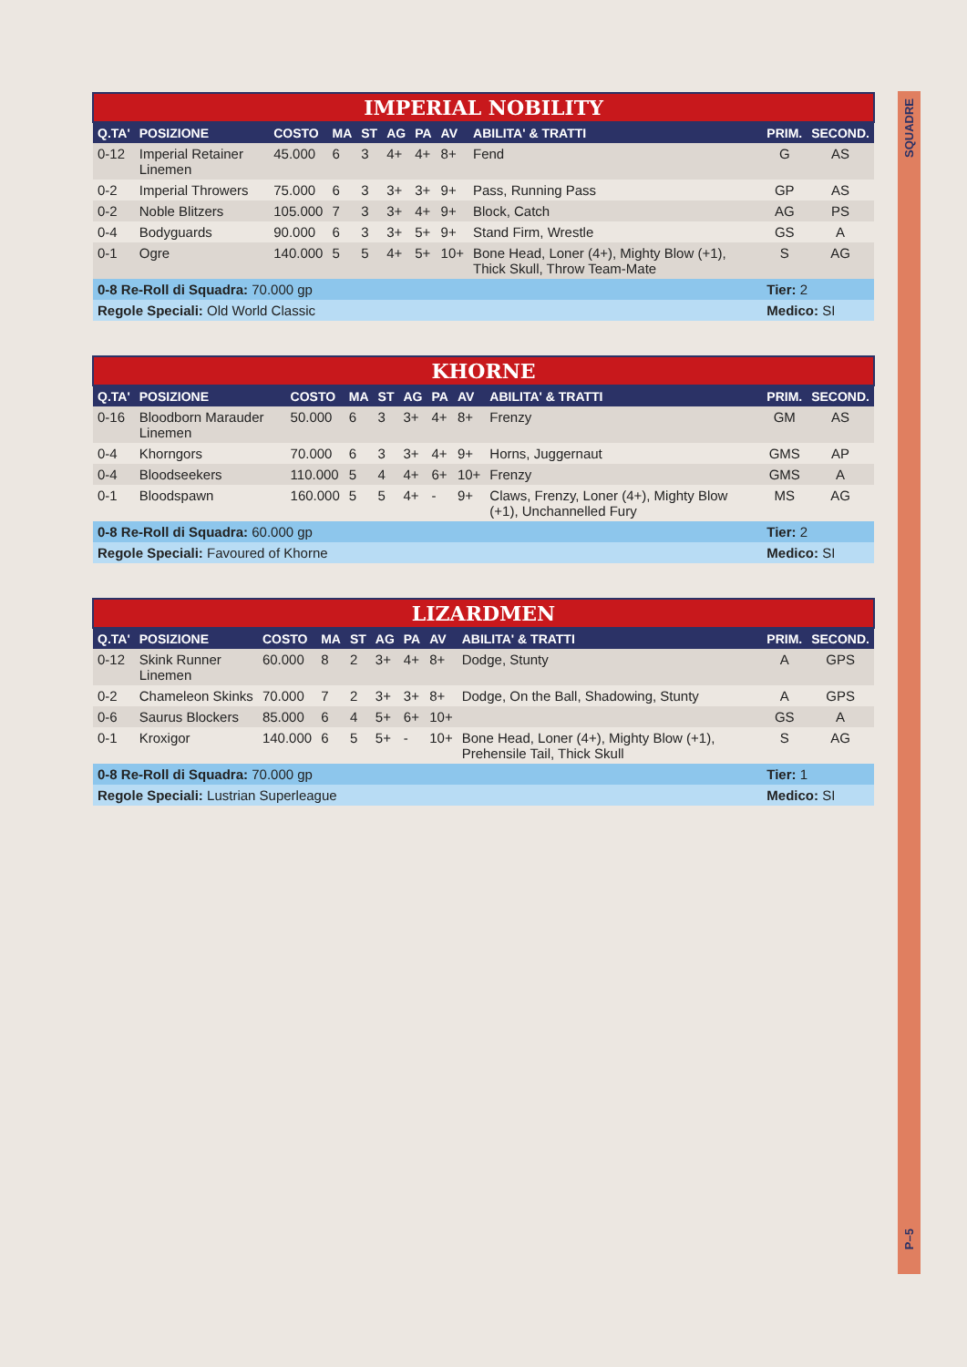SQUADRE
| IMPERIAL NOBILITY | | | | | | | | | | |
| --- | --- | --- | --- | --- | --- | --- | --- | --- | --- | --- |
| Q.TA' | POSIZIONE | COSTO | MA | ST | AG | PA | AV | ABILITA' & TRATTI | PRIM. | SECOND. |
| 0-12 | Imperial Retainer Linemen | 45.000 | 6 | 3 | 4+ | 4+ | 8+ | Fend | G | AS |
| 0-2 | Imperial Throwers | 75.000 | 6 | 3 | 3+ | 3+ | 9+ | Pass, Running Pass | GP | AS |
| 0-2 | Noble Blitzers | 105.000 | 7 | 3 | 3+ | 4+ | 9+ | Block, Catch | AG | PS |
| 0-4 | Bodyguards | 90.000 | 6 | 3 | 3+ | 5+ | 9+ | Stand Firm, Wrestle | GS | A |
| 0-1 | Ogre | 140.000 | 5 | 5 | 4+ | 5+ | 10+ | Bone Head, Loner (4+), Mighty Blow (+1), Thick Skull, Throw Team-Mate | S | AG |
| 0-8 Re-Roll di Squadra: 70.000 gp | | | | | | | | | Tier: 2 | |
| Regole Speciali: Old World Classic | | | | | | | | | Medico: SI | |
| KHORNE | | | | | | | | | | |
| --- | --- | --- | --- | --- | --- | --- | --- | --- | --- | --- |
| Q.TA' | POSIZIONE | COSTO | MA | ST | AG | PA | AV | ABILITA' & TRATTI | PRIM. | SECOND. |
| 0-16 | Bloodborn Marauder Linemen | 50.000 | 6 | 3 | 3+ | 4+ | 8+ | Frenzy | GM | AS |
| 0-4 | Khorngors | 70.000 | 6 | 3 | 3+ | 4+ | 9+ | Horns, Juggernaut | GMS | AP |
| 0-4 | Bloodseekers | 110.000 | 5 | 4 | 4+ | 6+ | 10+ | Frenzy | GMS | A |
| 0-1 | Bloodspawn | 160.000 | 5 | 5 | 4+ | - | 9+ | Claws, Frenzy, Loner (4+), Mighty Blow (+1), Unchannelled Fury | MS | AG |
| 0-8 Re-Roll di Squadra: 60.000 gp | | | | | | | | | Tier: 2 | |
| Regole Speciali: Favoured of Khorne | | | | | | | | | Medico: SI | |
| LIZARDMEN | | | | | | | | | | |
| --- | --- | --- | --- | --- | --- | --- | --- | --- | --- | --- |
| Q.TA' | POSIZIONE | COSTO | MA | ST | AG | PA | AV | ABILITA' & TRATTI | PRIM. | SECOND. |
| 0-12 | Skink Runner Linemen | 60.000 | 8 | 2 | 3+ | 4+ | 8+ | Dodge, Stunty | A | GPS |
| 0-2 | Chameleon Skinks | 70.000 | 7 | 2 | 3+ | 3+ | 8+ | Dodge, On the Ball, Shadowing, Stunty | A | GPS |
| 0-6 | Saurus Blockers | 85.000 | 6 | 4 | 5+ | 6+ | 10+ | | GS | A |
| 0-1 | Kroxigor | 140.000 | 6 | 5 | 5+ | - | 10+ | Bone Head, Loner (4+), Mighty Blow (+1), Prehensile Tail, Thick Skull | S | AG |
| 0-8 Re-Roll di Squadra: 70.000 gp | | | | | | | | | Tier: 1 | |
| Regole Speciali: Lustrian Superleague | | | | | | | | | Medico: SI | |
P–5